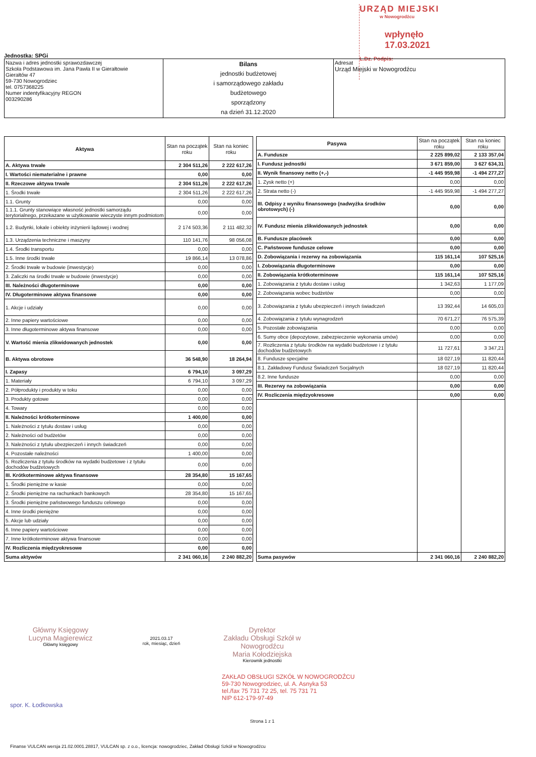URZĄD MIEJSKI
w Nowogrodźcu
wpłynęło 17.03.2021
L.Dz. Podpis:
Jednostka: SPGi
| Nazwa i adres jednostki sprawozdawczej Szkoła Podstawowa im. Jana Pawła II w Gierałtowie Gierałtów 47 59-730 Nowogrodziec tel. 0757368225 Numer indentyfikacyjny REGON 003290286 | Bilans jednostki budżetowej i samorządowego zakładu budżetowego sporządzony na dzień 31.12.2020 | Adresat Urząd Miejski w Nowogrodźcu |
| Aktywa | Stan na początek roku | Stan na koniec roku |
| --- | --- | --- |
| A. Aktywa trwałe | 2 304 511,26 | 2 222 617,26 |
| I. Wartości niematerialne i prawne | 0,00 | 0,00 |
| II. Rzeczowe aktywa trwałe | 2 304 511,26 | 2 222 617,26 |
| 1. Środki trwałe | 2 304 511,26 | 2 222 617,26 |
| 1.1. Grunty | 0,00 | 0,00 |
| 1.1.1. Grunty stanowiące własność jednostki samorządu terytorialnego, przekazane w użytkowanie wieczyste innym podmiotom | 0,00 | 0,00 |
| 1.2. Budynki, lokale i obiekty inżynierii lądowej i wodnej | 2 174 503,36 | 2 111 482,32 |
| 1.3. Urządzenia techniczne i maszyny | 110 141,76 | 98 056,08 |
| 1.4. Środki transportu | 0,00 | 0,00 |
| 1.5. Inne środki trwałe | 19 866,14 | 13 078,86 |
| 2. Środki trwałe w budowie (inwestycje) | 0,00 | 0,00 |
| 3. Zaliczki na środki trwałe w budowie (inwestycje) | 0,00 | 0,00 |
| III. Należności długoterminowe | 0,00 | 0,00 |
| IV. Długoterminowe aktywa finansowe | 0,00 | 0,00 |
| 1. Akcje i udziały | 0,00 | 0,00 |
| 2. Inne papiery wartościowe | 0,00 | 0,00 |
| 3. Inne długoterminowe aktywa finansowe | 0,00 | 0,00 |
| V. Wartość mienia zlikwidowanych jednostek | 0,00 | 0,00 |
| B. Aktywa obrotowe | 36 548,90 | 18 264,94 |
| I. Zapasy | 6 794,10 | 3 097,29 |
| 1. Materiały | 6 794,10 | 3 097,29 |
| 2. Półprodukty i produkty w toku | 0,00 | 0,00 |
| 3. Produkty gotowe | 0,00 | 0,00 |
| 4. Towary | 0,00 | 0,00 |
| II. Należności krótkoterminowe | 1 400,00 | 0,00 |
| 1. Należności z tytułu dostaw i usług | 0,00 | 0,00 |
| 2. Należności od budżetów | 0,00 | 0,00 |
| 3. Należności z tytułu ubezpieczeń i innych świadczeń | 0,00 | 0,00 |
| 4. Pozostałe należności | 1 400,00 | 0,00 |
| 5. Rozliczenia z tytułu środków na wydatki budżetowe i z tytułu dochodów budżetowych | 0,00 | 0,00 |
| III. Krótkoterminowe aktywa finansowe | 28 354,80 | 15 167,65 |
| 1. Środki pieniężne w kasie | 0,00 | 0,00 |
| 2. Środki pieniężne na rachunkach bankowych | 28 354,80 | 15 167,65 |
| 3. Środki pieniężne państwowego funduszu celowego | 0,00 | 0,00 |
| 4. Inne środki pieniężne | 0,00 | 0,00 |
| 5. Akcje lub udziały | 0,00 | 0,00 |
| 6. Inne papiery wartościowe | 0,00 | 0,00 |
| 7. Inne krótkoterminowe aktywa finansowe | 0,00 | 0,00 |
| IV. Rozliczenia międzyokresowe | 0,00 | 0,00 |
| Suma aktywów | 2 341 060,16 | 2 240 882,20 |
| Pasywa | Stan na początek roku | Stan na koniec roku |
| --- | --- | --- |
| A. Fundusze | 2 225 899,02 | 2 133 357,04 |
| I. Fundusz jednostki | 3 671 859,00 | 3 627 634,31 |
| II. Wynik finansowy netto (+,-) | -1 445 959,98 | -1 494 277,27 |
| 1. Zysk netto (+) | 0,00 | 0,00 |
| 2. Strata netto (-) | -1 445 959,98 | -1 494 277,27 |
| III. Odpisy z wyniku finansowego (nadwyżka środków obrotowych) (-) | 0,00 | 0,00 |
| IV. Fundusz mienia zlikwidowanych jednostek | 0,00 | 0,00 |
| B. Fundusze placówek | 0,00 | 0,00 |
| C. Państwowe fundusze celowe | 0,00 | 0,00 |
| D. Zobowiązania i rezerwy na zobowiązania | 115 161,14 | 107 525,16 |
| I. Zobowiązania długoterminowe | 0,00 | 0,00 |
| II. Zobowiązania krótkoterminowe | 115 161,14 | 107 525,16 |
| 1. Zobowiązania z tytułu dostaw i usług | 1 342,63 | 1 177,09 |
| 2. Zobowiązania wobec budżetów | 0,00 | 0,00 |
| 3. Zobowiązania z tytułu ubezpieczeń i innych świadczeń | 13 392,44 | 14 605,03 |
| 4. Zobowiązania z tytułu wynagrodzeń | 70 671,27 | 76 575,39 |
| 5. Pozostałe zobowiązania | 0,00 | 0,00 |
| 6. Sumy obce (depozytowe, zabezpieczenie wykonania umów) | 0,00 | 0,00 |
| 7. Rozliczenia z tytułu środków na wydatki budżetowe i z tytułu dochodów budżetowych | 11 727,61 | 3 347,21 |
| 8. Fundusze specjalne | 18 027,19 | 11 820,44 |
| 8.1. Zakładowy Fundusz Świadczeń Socjalnych | 18 027,19 | 11 820,44 |
| 8.2. Inne fundusze | 0,00 | 0,00 |
| III. Rezerwy na zobowiązania | 0,00 | 0,00 |
| IV. Rozliczenia międzyokresowe | 0,00 | 0,00 |
| Suma pasywów | 2 341 060,16 | 2 240 882,20 |
Główny Księgowy
Lucyna Magierewicz
Główny księgowy
2021.03.17
rok, miesiąc, dzień
Dyrektor
Zakładu Obsługi Szkół w Nowogrodźcu
Maria Kołodziejska
Kierownik jednostki
ZAKŁAD OBSŁUGI SZKÓŁ W NOWOGRODŹCU
59-730 Nowogrodziec, ul. A. Asnyka 53
tel./fax 75 731 72 25, tel. 75 731 71
NIP 612-179-97-49
spor. K. Łodkowska
Strona 1 z 1
Finanse VULCAN wersja 21.02.0001.28817, VULCAN sp. z o.o., licencja: nowogrodziec, Zakład Obsługi Szkół w Nowogrodźcu